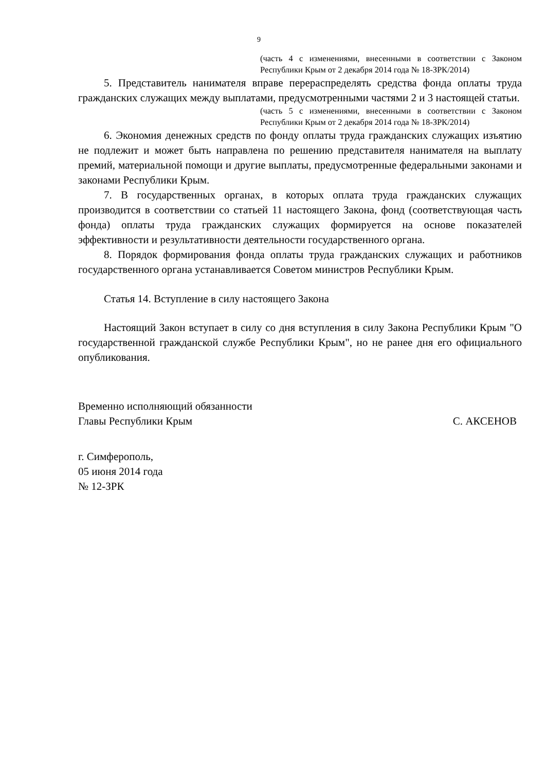9
(часть 4 с изменениями, внесенными в соответствии с Законом Республики Крым от 2 декабря 2014 года № 18-ЗРК/2014)
5. Представитель нанимателя вправе перераспределять средства фонда оплаты труда гражданских служащих между выплатами, предусмотренными частями 2 и 3 настоящей статьи.
(часть 5 с изменениями, внесенными в соответствии с Законом Республики Крым от 2 декабря 2014 года № 18-ЗРК/2014)
6. Экономия денежных средств по фонду оплаты труда гражданских служащих изъятию не подлежит и может быть направлена по решению представителя нанимателя на выплату премий, материальной помощи и другие выплаты, предусмотренные федеральными законами и законами Республики Крым.
7. В государственных органах, в которых оплата труда гражданских служащих производится в соответствии со статьей 11 настоящего Закона, фонд (соответствующая часть фонда) оплаты труда гражданских служащих формируется на основе показателей эффективности и результативности деятельности государственного органа.
8. Порядок формирования фонда оплаты труда гражданских служащих и работников государственного органа устанавливается Советом министров Республики Крым.
Статья 14. Вступление в силу настоящего Закона
Настоящий Закон вступает в силу со дня вступления в силу Закона Республики Крым "О государственной гражданской службе Республики Крым", но не ранее дня его официального опубликования.
Временно исполняющий обязанности
Главы Республики Крым
С. АКСЕНОВ
г. Симферополь,
05 июня 2014 года
№ 12-ЗРК